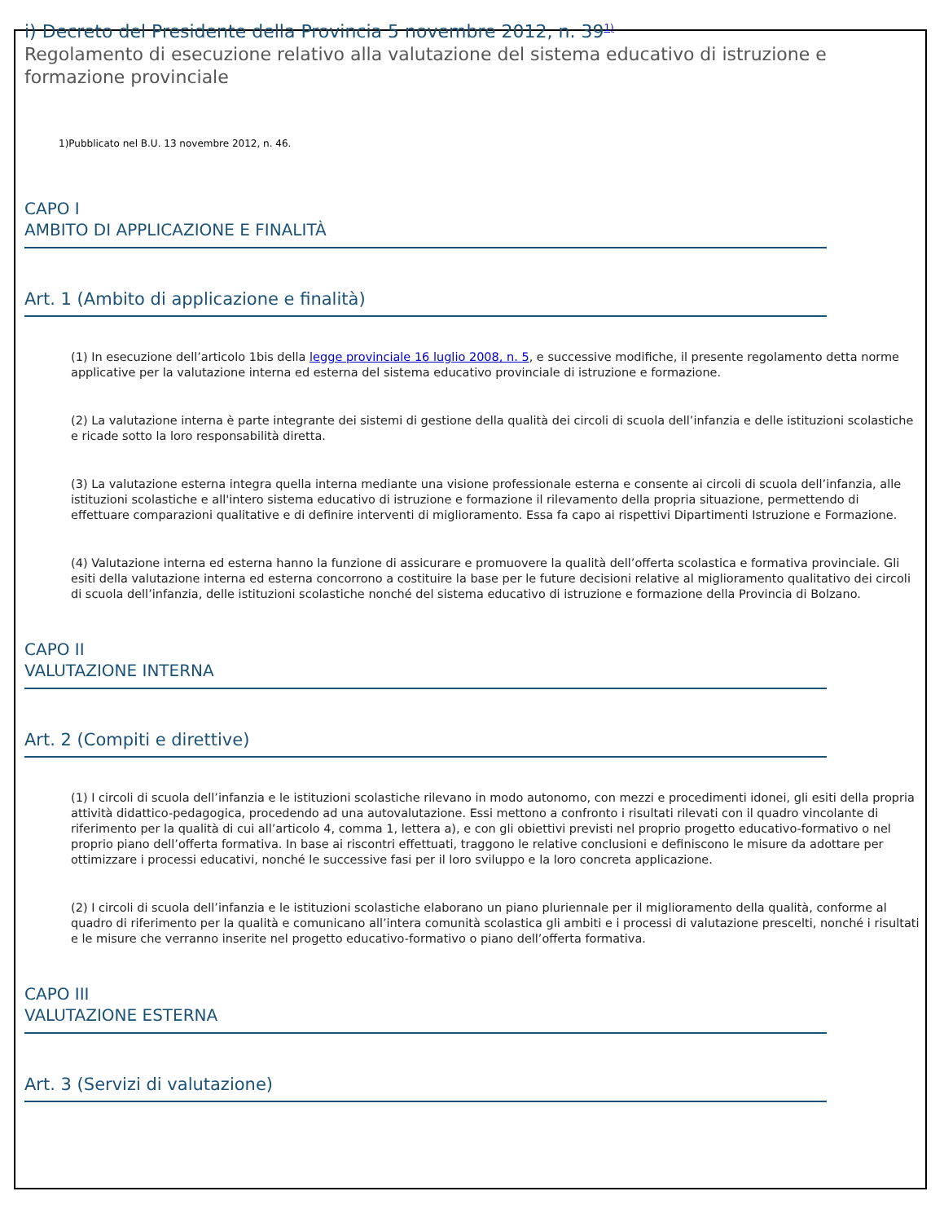i) Decreto del Presidente della Provincia 5 novembre 2012, n. 39<sup>1)</sup>
Regolamento di esecuzione relativo alla valutazione del sistema educativo di istruzione e formazione provinciale
1)Pubblicato nel B.U. 13 novembre 2012, n. 46.
CAPO I
AMBITO DI APPLICAZIONE E FINALITÀ
Art. 1 (Ambito di applicazione e finalità)
(1) In esecuzione dell’articolo 1bis della legge provinciale 16 luglio 2008, n. 5, e successive modifiche, il presente regolamento detta norme applicative per la valutazione interna ed esterna del sistema educativo provinciale di istruzione e formazione.
(2) La valutazione interna è parte integrante dei sistemi di gestione della qualità dei circoli di scuola dell’infanzia e delle istituzioni scolastiche e ricade sotto la loro responsabilità diretta.
(3) La valutazione esterna integra quella interna mediante una visione professionale esterna e consente ai circoli di scuola dell’infanzia, alle istituzioni scolastiche e all'intero sistema educativo di istruzione e formazione il rilevamento della propria situazione, permettendo di effettuare comparazioni qualitative e di definire interventi di miglioramento. Essa fa capo ai rispettivi Dipartimenti Istruzione e Formazione.
(4) Valutazione interna ed esterna hanno la funzione di assicurare e promuovere la qualità dell’offerta scolastica e formativa provinciale. Gli esiti della valutazione interna ed esterna concorrono a costituire la base per le future decisioni relative al miglioramento qualitativo dei circoli di scuola dell’infanzia, delle istituzioni scolastiche nonché del sistema educativo di istruzione e formazione della Provincia di Bolzano.
CAPO II
VALUTAZIONE INTERNA
Art. 2 (Compiti e direttive)
(1) I circoli di scuola dell’infanzia e le istituzioni scolastiche rilevano in modo autonomo, con mezzi e procedimenti idonei, gli esiti della propria attività didattico-pedagogica, procedendo ad una autovalutazione. Essi mettono a confronto i risultati rilevati con il quadro vincolante di riferimento per la qualità di cui all’articolo 4, comma 1, lettera a), e con gli obiettivi previsti nel proprio progetto educativo-formativo o nel proprio piano dell’offerta formativa. In base ai riscontri effettuati, traggono le relative conclusioni e definiscono le misure da adottare per ottimizzare i processi educativi, nonché le successive fasi per il loro sviluppo e la loro concreta applicazione.
(2) I circoli di scuola dell’infanzia e le istituzioni scolastiche elaborano un piano pluriennale per il miglioramento della qualità, conforme al quadro di riferimento per la qualità e comunicano all’intera comunità scolastica gli ambiti e i processi di valutazione prescelti, nonché i risultati e le misure che verranno inserite nel progetto educativo-formativo o piano dell’offerta formativa.
CAPO III
VALUTAZIONE ESTERNA
Art. 3 (Servizi di valutazione)